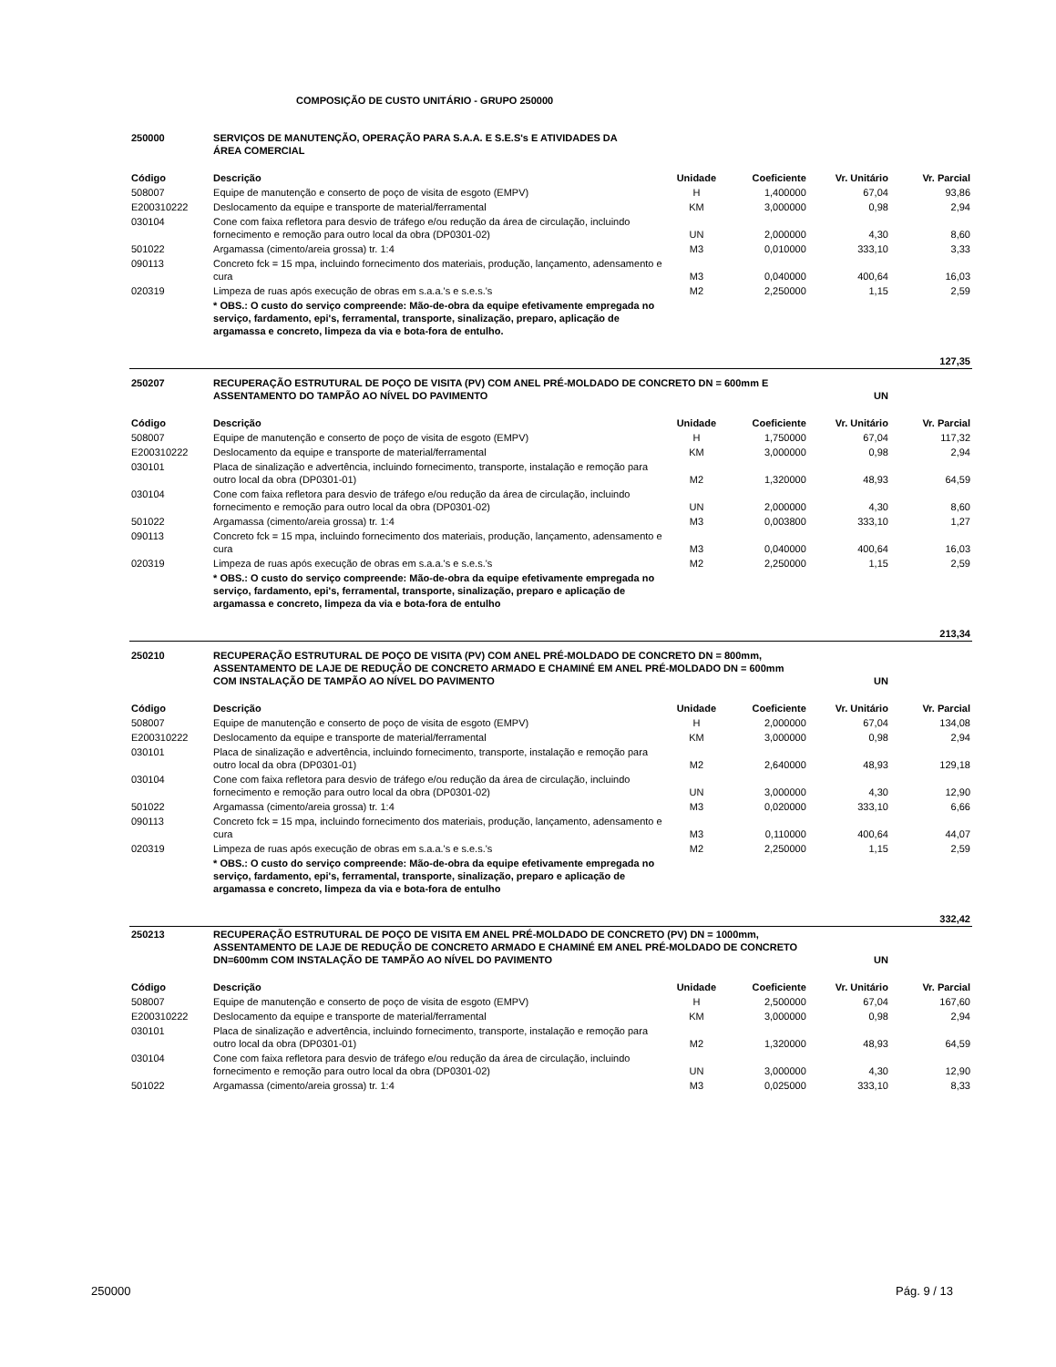COMPOSIÇÃO DE CUSTO UNITÁRIO - GRUPO 250000
| 250000 | SERVIÇOS DE MANUTENÇÃO, OPERAÇÃO PARA S.A.A. E S.E.S's E ATIVIDADES DA ÁREA COMERCIAL | | | | |
| Código | Descrição | Unidade | Coeficiente | Vr. Unitário | Vr. Parcial |
| 508007 | Equipe de manutenção e conserto de poço de visita de esgoto (EMPV) | H | 1,400000 | 67,04 | 93,86 |
| E200310222 | Deslocamento da equipe e transporte de material/ferramental | KM | 3,000000 | 0,98 | 2,94 |
| 030104 | Cone com faixa refletora para desvio de tráfego e/ou redução da área de circulação, incluindo fornecimento e remoção para outro local da obra (DP0301-02) | UN | 2,000000 | 4,30 | 8,60 |
| 501022 | Argamassa (cimento/areia grossa) tr. 1:4 | M3 | 0,010000 | 333,10 | 3,33 |
| 090113 | Concreto fck = 15 mpa, incluindo fornecimento dos materiais, produção, lançamento, adensamento e cura | M3 | 0,040000 | 400,64 | 16,03 |
| 020319 | Limpeza de ruas após execução de obras em s.a.a.'s e s.e.s.'s | M2 | 2,250000 | 1,15 | 2,59 |
| | * OBS.: O custo do serviço compreende: Mão-de-obra da equipe efetivamente empregada no serviço, fardamento, epi's, ferramental, transporte, sinalização, preparo, aplicação de argamassa e concreto, limpeza da via e bota-fora de entulho. | | | | |
| 127,35 | | | | | |
| 250207 | RECUPERAÇÃO ESTRUTURAL DE POÇO DE VISITA (PV) COM ANEL PRÉ-MOLDADO DE CONCRETO DN = 600mm E ASSENTAMENTO DO TAMPÃO AO NÍVEL DO PAVIMENTO | | | UN | |
| Código | Descrição | Unidade | Coeficiente | Vr. Unitário | Vr. Parcial |
| 508007 | Equipe de manutenção e conserto de poço de visita de esgoto (EMPV) | H | 1,750000 | 67,04 | 117,32 |
| E200310222 | Deslocamento da equipe e transporte de material/ferramental | KM | 3,000000 | 0,98 | 2,94 |
| 030101 | Placa de sinalização e advertência, incluindo fornecimento, transporte, instalação e remoção para outro local da obra (DP0301-01) | M2 | 1,320000 | 48,93 | 64,59 |
| 030104 | Cone com faixa refletora para desvio de tráfego e/ou redução da área de circulação, incluindo fornecimento e remoção para outro local da obra (DP0301-02) | UN | 2,000000 | 4,30 | 8,60 |
| 501022 | Argamassa (cimento/areia grossa) tr. 1:4 | M3 | 0,003800 | 333,10 | 1,27 |
| 090113 | Concreto fck = 15 mpa, incluindo fornecimento dos materiais, produção, lançamento, adensamento e cura | M3 | 0,040000 | 400,64 | 16,03 |
| 020319 | Limpeza de ruas após execução de obras em s.a.a.'s e s.e.s.'s | M2 | 2,250000 | 1,15 | 2,59 |
| | * OBS.: O custo do serviço compreende: Mão-de-obra da equipe efetivamente empregada no serviço, fardamento, epi's, ferramental, transporte, sinalização, preparo e aplicação de argamassa e concreto, limpeza da via e bota-fora de entulho | | | | |
| 213,34 | | | | | |
| 250210 | RECUPERAÇÃO ESTRUTURAL DE POÇO DE VISITA (PV) COM ANEL PRÉ-MOLDADO DE CONCRETO DN = 800mm, ASSENTAMENTO DE LAJE DE REDUÇÃO DE CONCRETO ARMADO E CHAMINÉ EM ANEL PRÉ-MOLDADO DN = 600mm COM INSTALAÇÃO DE TAMPÃO AO NÍVEL DO PAVIMENTO | | | UN | |
| Código | Descrição | Unidade | Coeficiente | Vr. Unitário | Vr. Parcial |
| 508007 | Equipe de manutenção e conserto de poço de visita de esgoto (EMPV) | H | 2,000000 | 67,04 | 134,08 |
| E200310222 | Deslocamento da equipe e transporte de material/ferramental | KM | 3,000000 | 0,98 | 2,94 |
| 030101 | Placa de sinalização e advertência, incluindo fornecimento, transporte, instalação e remoção para outro local da obra (DP0301-01) | M2 | 2,640000 | 48,93 | 129,18 |
| 030104 | Cone com faixa refletora para desvio de tráfego e/ou redução da área de circulação, incluindo fornecimento e remoção para outro local da obra (DP0301-02) | UN | 3,000000 | 4,30 | 12,90 |
| 501022 | Argamassa (cimento/areia grossa) tr. 1:4 | M3 | 0,020000 | 333,10 | 6,66 |
| 090113 | Concreto fck = 15 mpa, incluindo fornecimento dos materiais, produção, lançamento, adensamento e cura | M3 | 0,110000 | 400,64 | 44,07 |
| 020319 | Limpeza de ruas após execução de obras em s.a.a.'s e s.e.s.'s | M2 | 2,250000 | 1,15 | 2,59 |
| | * OBS.: O custo do serviço compreende: Mão-de-obra da equipe efetivamente empregada no serviço, fardamento, epi's, ferramental, transporte, sinalização, preparo e aplicação de argamassa e concreto, limpeza da via e bota-fora de entulho | | | | |
| 332,42 | | | | | |
| 250213 | RECUPERAÇÃO ESTRUTURAL DE POÇO DE VISITA EM ANEL PRÉ-MOLDADO DE CONCRETO (PV) DN = 1000mm, ASSENTAMENTO DE LAJE DE REDUÇÃO DE CONCRETO ARMADO E CHAMINÉ EM ANEL PRÉ-MOLDADO DE CONCRETO DN=600mm COM INSTALAÇÃO DE TAMPÃO AO NÍVEL DO PAVIMENTO | | | UN | |
| Código | Descrição | Unidade | Coeficiente | Vr. Unitário | Vr. Parcial |
| 508007 | Equipe de manutenção e conserto de poço de visita de esgoto (EMPV) | H | 2,500000 | 67,04 | 167,60 |
| E200310222 | Deslocamento da equipe e transporte de material/ferramental | KM | 3,000000 | 0,98 | 2,94 |
| 030101 | Placa de sinalização e advertência, incluindo fornecimento, transporte, instalação e remoção para outro local da obra (DP0301-01) | M2 | 1,320000 | 48,93 | 64,59 |
| 030104 | Cone com faixa refletora para desvio de tráfego e/ou redução da área de circulação, incluindo fornecimento e remoção para outro local da obra (DP0301-02) | UN | 3,000000 | 4,30 | 12,90 |
| 501022 | Argamassa (cimento/areia grossa) tr. 1:4 | M3 | 0,025000 | 333,10 | 8,33 |
250000 Pág. 9 / 13